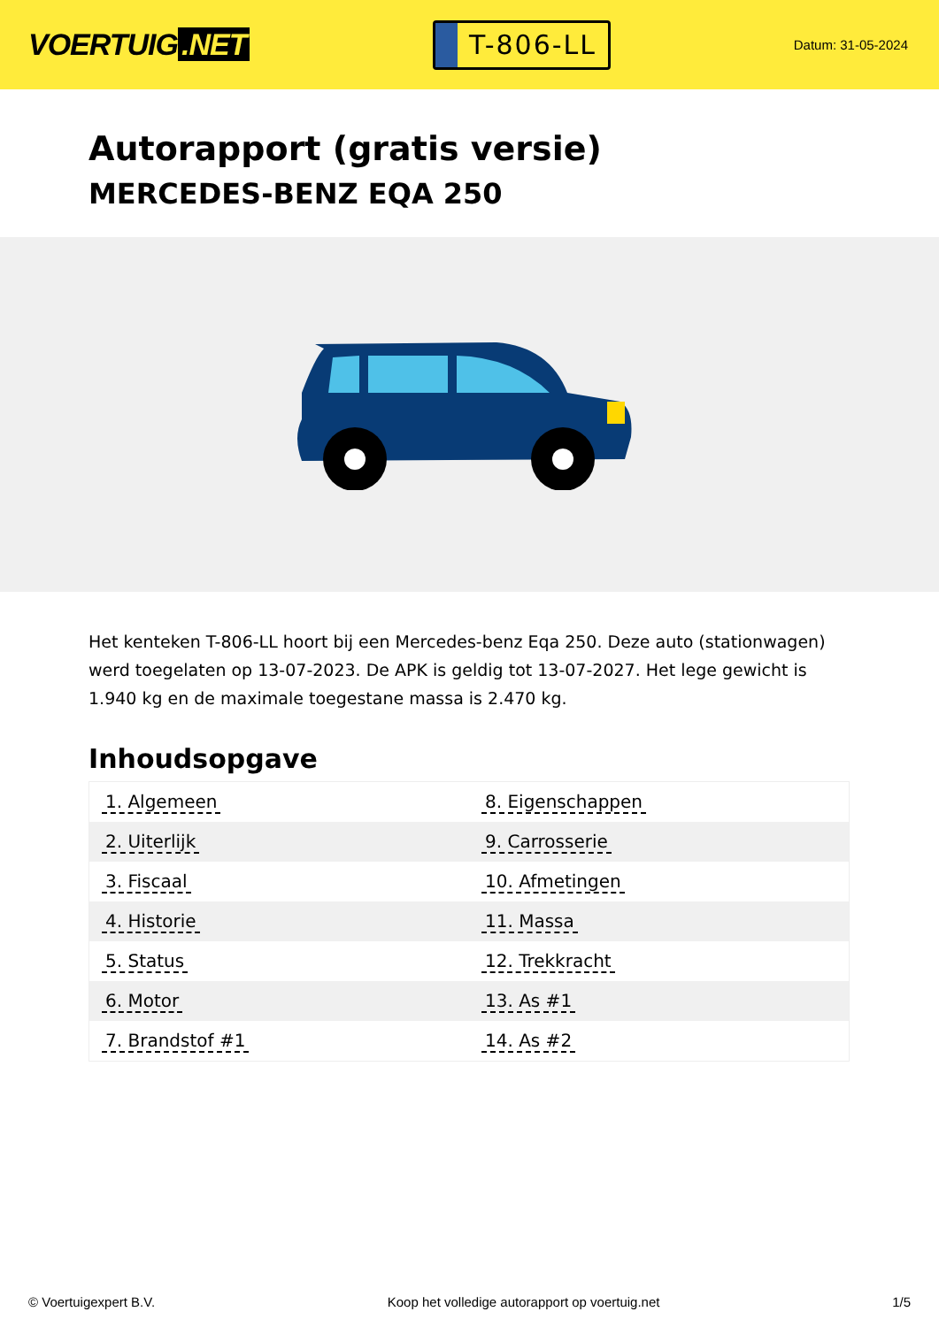VOERTUIG.NET
T-806-LL
Datum: 31-05-2024
Autorapport (gratis versie)
MERCEDES-BENZ EQA 250
Het kenteken T-806-LL hoort bij een Mercedes-benz Eqa 250. Deze auto (stationwagen) werd toegelaten op 13-07-2023. De APK is geldig tot 13-07-2027. Het lege gewicht is 1.940 kg en de maximale toegestane massa is 2.470 kg.
Inhoudsopgave
| 1. Algemeen | 8. Eigenschappen |
| 2. Uiterlijk | 9. Carrosserie |
| 3. Fiscaal | 10. Afmetingen |
| 4. Historie | 11. Massa |
| 5. Status | 12. Trekkracht |
| 6. Motor | 13. As #1 |
| 7. Brandstof #1 | 14. As #2 |
© Voertuigexpert B.V. Koop het volledige autorapport op voertuig.net 1/5